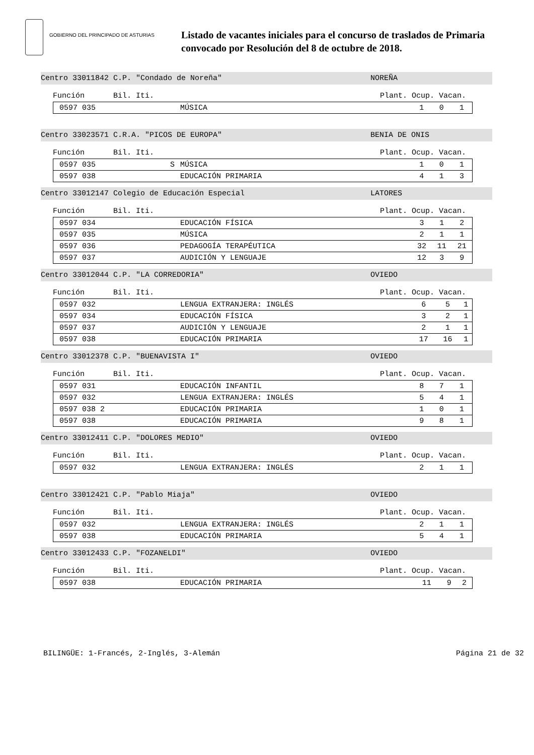GOBIERNO DEL PRINCIPADO DE ASTURIAS
Listado de vacantes iniciales para el concurso de traslados de Primaria
convocado por Resolución del 8 de octubre de 2018.
Centro 33011842 C.P. "Condado de Noreña" NOREÑA
Función Bil. Iti. Plant. Ocup. Vacan.
| 0597 035 | | MÚSICA | 1 | 0 | 1 |
Centro 33023571 C.R.A. "PICOS DE EUROPA" BENIA DE ONIS
Función Bil. Iti. Plant. Ocup. Vacan.
| 0597 035 | S | MÚSICA | 1 | 0 | 1 |
| 0597 038 | | EDUCACIÓN PRIMARIA | 4 | 1 | 3 |
Centro 33012147 Colegio de Educación Especial LATORES
Función Bil. Iti. Plant. Ocup. Vacan.
| 0597 034 | | EDUCACIÓN FÍSICA | 3 | 1 | 2 |
| 0597 035 | | MÚSICA | 2 | 1 | 1 |
| 0597 036 | | PEDAGOGÍA TERAPÉUTICA | 32 | 11 | 21 |
| 0597 037 | | AUDICIÓN Y LENGUAJE | 12 | 3 | 9 |
Centro 33012044 C.P. "LA CORREDORIA" OVIEDO
Función Bil. Iti. Plant. Ocup. Vacan.
| 0597 032 | | LENGUA EXTRANJERA: INGLÉS | 6 | 5 | 1 |
| 0597 034 | | EDUCACIÓN FÍSICA | 3 | 2 | 1 |
| 0597 037 | | AUDICIÓN Y LENGUAJE | 2 | 1 | 1 |
| 0597 038 | | EDUCACIÓN PRIMARIA | 17 | 16 | 1 |
Centro 33012378 C.P. "BUENAVISTA I" OVIEDO
Función Bil. Iti. Plant. Ocup. Vacan.
| 0597 031 | | EDUCACIÓN INFANTIL | 8 | 7 | 1 |
| 0597 032 | | LENGUA EXTRANJERA: INGLÉS | 5 | 4 | 1 |
| 0597 038 2 | | EDUCACIÓN PRIMARIA | 1 | 0 | 1 |
| 0597 038 | | EDUCACIÓN PRIMARIA | 9 | 8 | 1 |
Centro 33012411 C.P. "DOLORES MEDIO" OVIEDO
Función Bil. Iti. Plant. Ocup. Vacan.
| 0597 032 | | LENGUA EXTRANJERA: INGLÉS | 2 | 1 | 1 |
Centro 33012421 C.P. "Pablo Miaja" OVIEDO
Función Bil. Iti. Plant. Ocup. Vacan.
| 0597 032 | | LENGUA EXTRANJERA: INGLÉS | 2 | 1 | 1 |
| 0597 038 | | EDUCACIÓN PRIMARIA | 5 | 4 | 1 |
Centro 33012433 C.P. "FOZANELDI" OVIEDO
Función Bil. Iti. Plant. Ocup. Vacan.
| 0597 038 | | EDUCACIÓN PRIMARIA | 11 | 9 | 2 |
BILINGÜE: 1-Francés, 2-Inglés, 3-Alemán Página 21 de 32